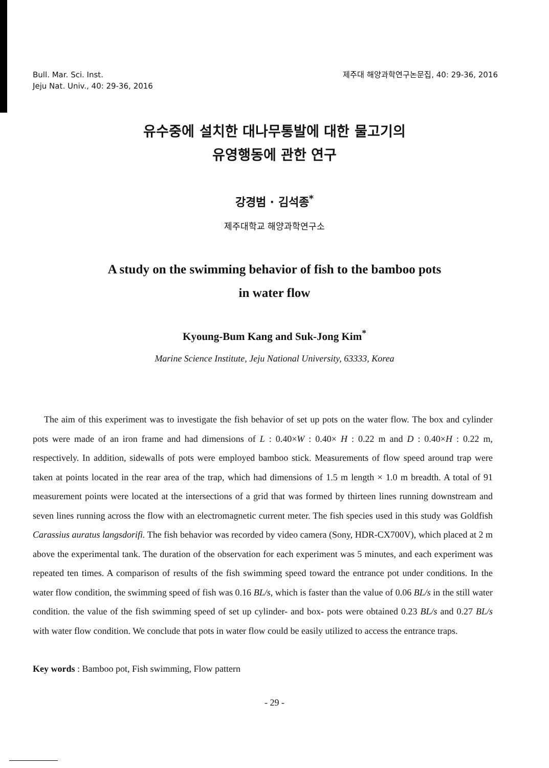Bull. Mar. Sci. Inst.
Jeju Nat. Univ., 40: 29-36, 2016
제주대 해양과학연구논문집, 40: 29-36, 2016
유수중에 설치한 대나무통발에 대한 물고기의
유영행동에 관한 연구
강경범 · 김석종<sup>*</sup>
제주대학교 해양과학연구소
A study on the swimming behavior of fish to the bamboo pots
in water flow
Kyoung-Bum Kang and Suk-Jong Kim<sup>*</sup>
Marine Science Institute, Jeju National University, 63333, Korea
The aim of this experiment was to investigate the fish behavior of set up pots on the water flow. The box and cylinder pots were made of an iron frame and had dimensions of L : 0.40×W : 0.40× H : 0.22 m and D : 0.40×H : 0.22 m, respectively. In addition, sidewalls of pots were employed bamboo stick. Measurements of flow speed around trap were taken at points located in the rear area of the trap, which had dimensions of 1.5 m length × 1.0 m breadth. A total of 91 measurement points were located at the intersections of a grid that was formed by thirteen lines running downstream and seven lines running across the flow with an electromagnetic current meter. The fish species used in this study was Goldfish Carassius auratus langsdorifi. The fish behavior was recorded by video camera (Sony, HDR-CX700V), which placed at 2 m above the experimental tank. The duration of the observation for each experiment was 5 minutes, and each experiment was repeated ten times. A comparison of results of the fish swimming speed toward the entrance pot under conditions. In the water flow condition, the swimming speed of fish was 0.16 BL/s, which is faster than the value of 0.06 BL/s in the still water condition. the value of the fish swimming speed of set up cylinder- and box- pots were obtained 0.23 BL/s and 0.27 BL/s with water flow condition. We conclude that pots in water flow could be easily utilized to access the entrance traps.
Key words : Bamboo pot, Fish swimming, Flow pattern
- 29 -